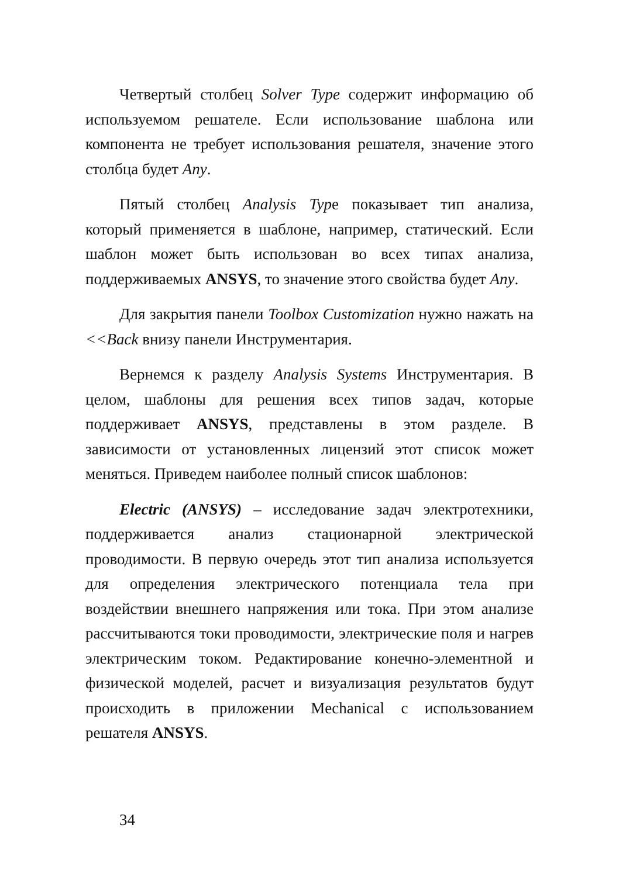Четвертый столбец Solver Type содержит информацию об используемом решателе. Если использование шаблона или компонента не требует использования решателя, значение этого столбца будет Any.
Пятый столбец Analysis Typе показывает тип анализа, который применяется в шаблоне, например, статический. Если шаблон может быть использован во всех типах анализа, поддерживаемых ANSYS, то значение этого свойства будет Any.
Для закрытия панели Toolbox Customization нужно нажать на <<Back внизу панели Инструментария.
Вернемся к разделу Analysis Systems Инструментария. В целом, шаблоны для решения всех типов задач, которые поддерживает ANSYS, представлены в этом разделе. В зависимости от установленных лицензий этот список может меняться. Приведем наиболее полный список шаблонов:
Electric (ANSYS) – исследование задач электротехники, поддерживается анализ стационарной электрической проводимости. В первую очередь этот тип анализа используется для определения электрического потенциала тела при воздействии внешнего напряжения или тока. При этом анализе рассчитываются токи проводимости, электрические поля и нагрев электрическим током. Редактирование конечно-элементной и физической моделей, расчет и визуализация результатов будут происходить в приложении Mechanical с использованием решателя ANSYS.
34